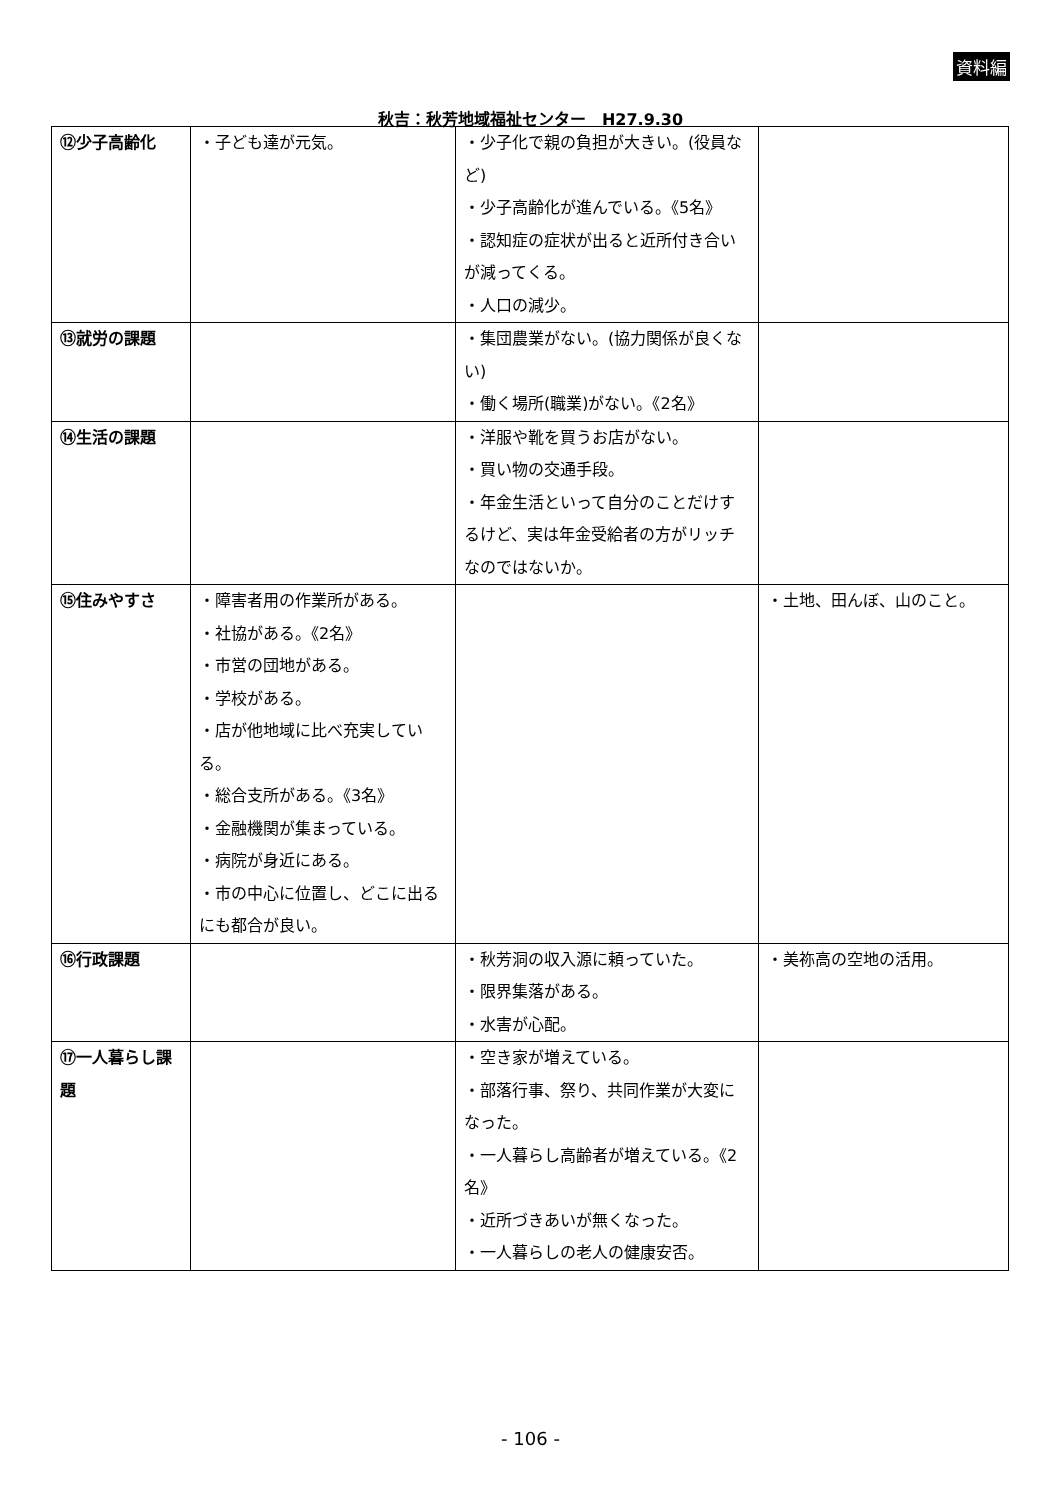資料編
秋吉：秋芳地域福祉センター　H27.9.30
| ⑫少子高齢化 | ・子ども達が元気。 | ・少子化で親の負担が大きい。(役員など) ・少子高齢化が進んでいる。《5名》 ・認知症の症状が出ると近所付き合いが減ってくる。 ・人口の減少。 | |
| ⑬就労の課題 | | ・集団農業がない。(協力関係が良くない) ・働く場所(職業)がない。《2名》 | |
| ⑭生活の課題 | | ・洋服や靴を買うお店がない。 ・買い物の交通手段。 ・年金生活といって自分のことだけするけど、実は年金受給者の方がリッチなのではないか。 | |
| ⑮住みやすさ | ・障害者用の作業所がある。 ・社協がある。《2名》 ・市営の団地がある。 ・学校がある。 ・店が他地域に比べ充実している。 ・総合支所がある。《3名》 ・金融機関が集まっている。 ・病院が身近にある。 ・市の中心に位置し、どこに出るにも都合が良い。 | | ・土地、田んぼ、山のこと。 |
| ⑯行政課題 | | ・秋芳洞の収入源に頼っていた。 ・限界集落がある。 ・水害が心配。 | ・美祢高の空地の活用。 |
| ⑰一人暮らし課題 | | ・空き家が増えている。 ・部落行事、祭り、共同作業が大変になった。 ・一人暮らし高齢者が増えている。《2名》 ・近所づきあいが無くなった。 ・一人暮らしの老人の健康安否。 | |
- 106 -